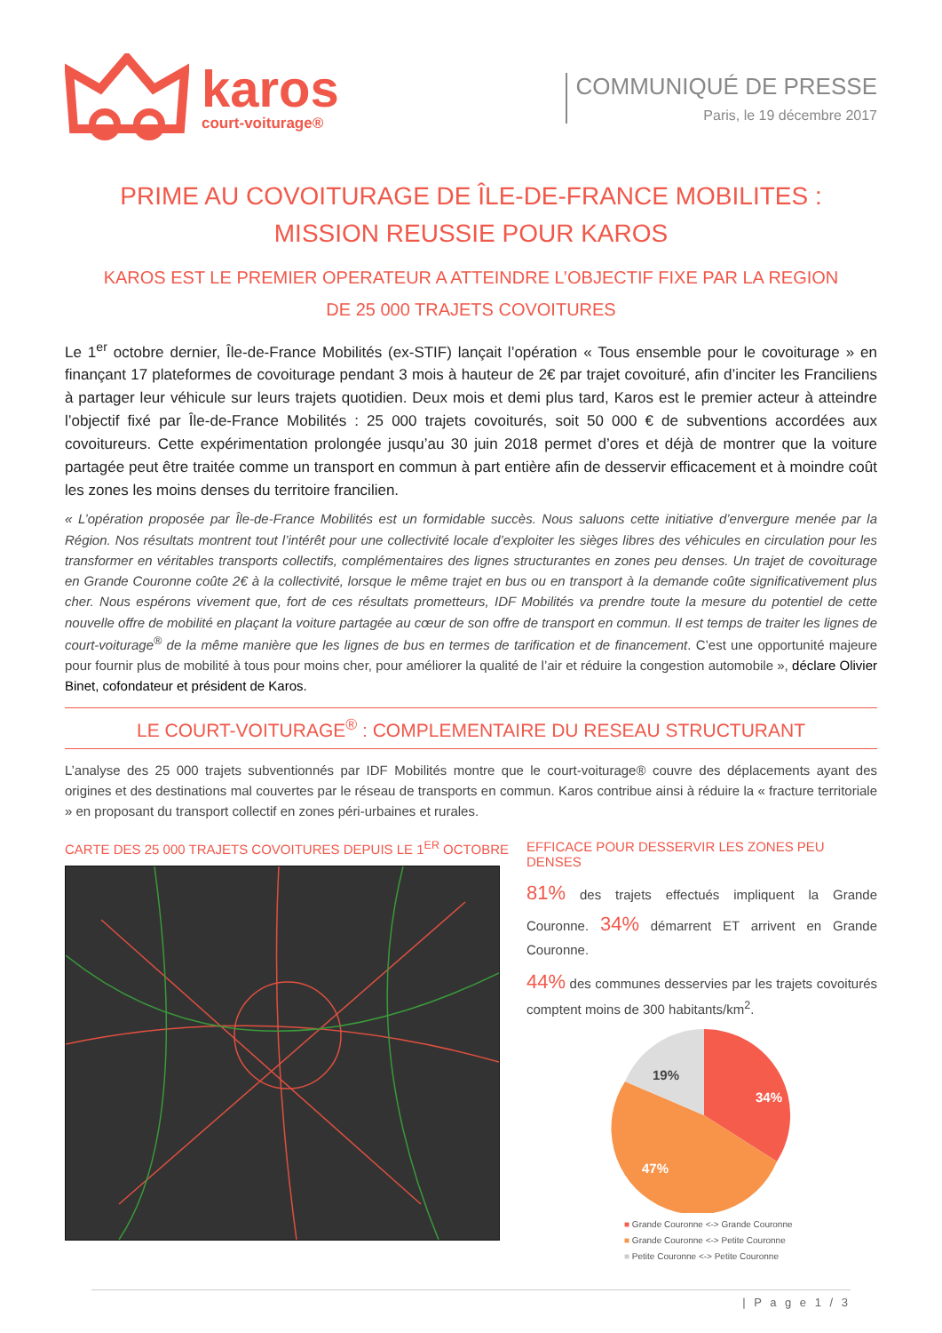karos
court-voiturage®
COMMUNIQUÉ DE PRESSE
Paris, le 19 décembre 2017
PRIME AU COVOITURAGE DE ÎLE-DE-FRANCE MOBILITES :
MISSION REUSSIE POUR KAROS
KAROS EST LE PREMIER OPERATEUR A ATTEINDRE L’OBJECTIF FIXE PAR LA REGION
DE 25 000 TRAJETS COVOITURES
Le 1<sup>er</sup> octobre dernier, Île-de-France Mobilités (ex-STIF) lançait l’opération « Tous ensemble pour le covoiturage » en finançant 17 plateformes de covoiturage pendant 3 mois à hauteur de 2€ par trajet covoituré, afin d’inciter les Franciliens à partager leur véhicule sur leurs trajets quotidien. Deux mois et demi plus tard, Karos est le premier acteur à atteindre l’objectif fixé par Île-de-France Mobilités : 25 000 trajets covoiturés, soit 50 000 € de subventions accordées aux covoitureurs. Cette expérimentation prolongée jusqu’au 30 juin 2018 permet d’ores et déjà de montrer que la voiture partagée peut être traitée comme un transport en commun à part entière afin de desservir efficacement et à moindre coût les zones les moins denses du territoire francilien.
« L’opération proposée par Île-de-France Mobilités est un formidable succès. Nous saluons cette initiative d’envergure menée par la Région. Nos résultats montrent tout l’intérêt pour une collectivité locale d’exploiter les sièges libres des véhicules en circulation pour les transformer en véritables transports collectifs, complémentaires des lignes structurantes en zones peu denses. Un trajet de covoiturage en Grande Couronne coûte 2€ à la collectivité, lorsque le même trajet en bus ou en transport à la demande coûte significativement plus cher. Nous espérons vivement que, fort de ces résultats prometteurs, IDF Mobilités va prendre toute la mesure du potentiel de cette nouvelle offre de mobilité en plaçant la voiture partagée au cœur de son offre de transport en commun. Il est temps de traiter les lignes de court-voiturage<sup>®</sup> de la même manière que les lignes de bus en termes de tarification et de financement. C’est une opportunité majeure pour fournir plus de mobilité à tous pour moins cher, pour améliorer la qualité de l’air et réduire la congestion automobile », déclare Olivier Binet, cofondateur et président de Karos.
LE COURT-VOITURAGE<sup>®</sup> : COMPLEMENTAIRE DU RESEAU STRUCTURANT
L’analyse des 25 000 trajets subventionnés par IDF Mobilités montre que le court-voiturage® couvre des déplacements ayant des origines et des destinations mal couvertes par le réseau de transports en commun. Karos contribue ainsi à réduire la « fracture territoriale » en proposant du transport collectif en zones péri-urbaines et rurales.
CARTE DES 25 000 TRAJETS COVOITURES DEPUIS LE 1<sup>ER</sup> OCTOBRE
EFFICACE POUR DESSERVIR LES ZONES PEU DENSES
81% des trajets effectués impliquent la Grande Couronne. 34% démarrent ET arrivent en Grande Couronne.
44% des communes desservies par les trajets covoiturés comptent moins de 300 habitants/km<sup>2</sup>.
34%
47%
19%
■ Grande Couronne <-> Grande Couronne
■ Grande Couronne <-> Petite Couronne
■ Petite Couronne <-> Petite Couronne
| P a g e 1 / 3